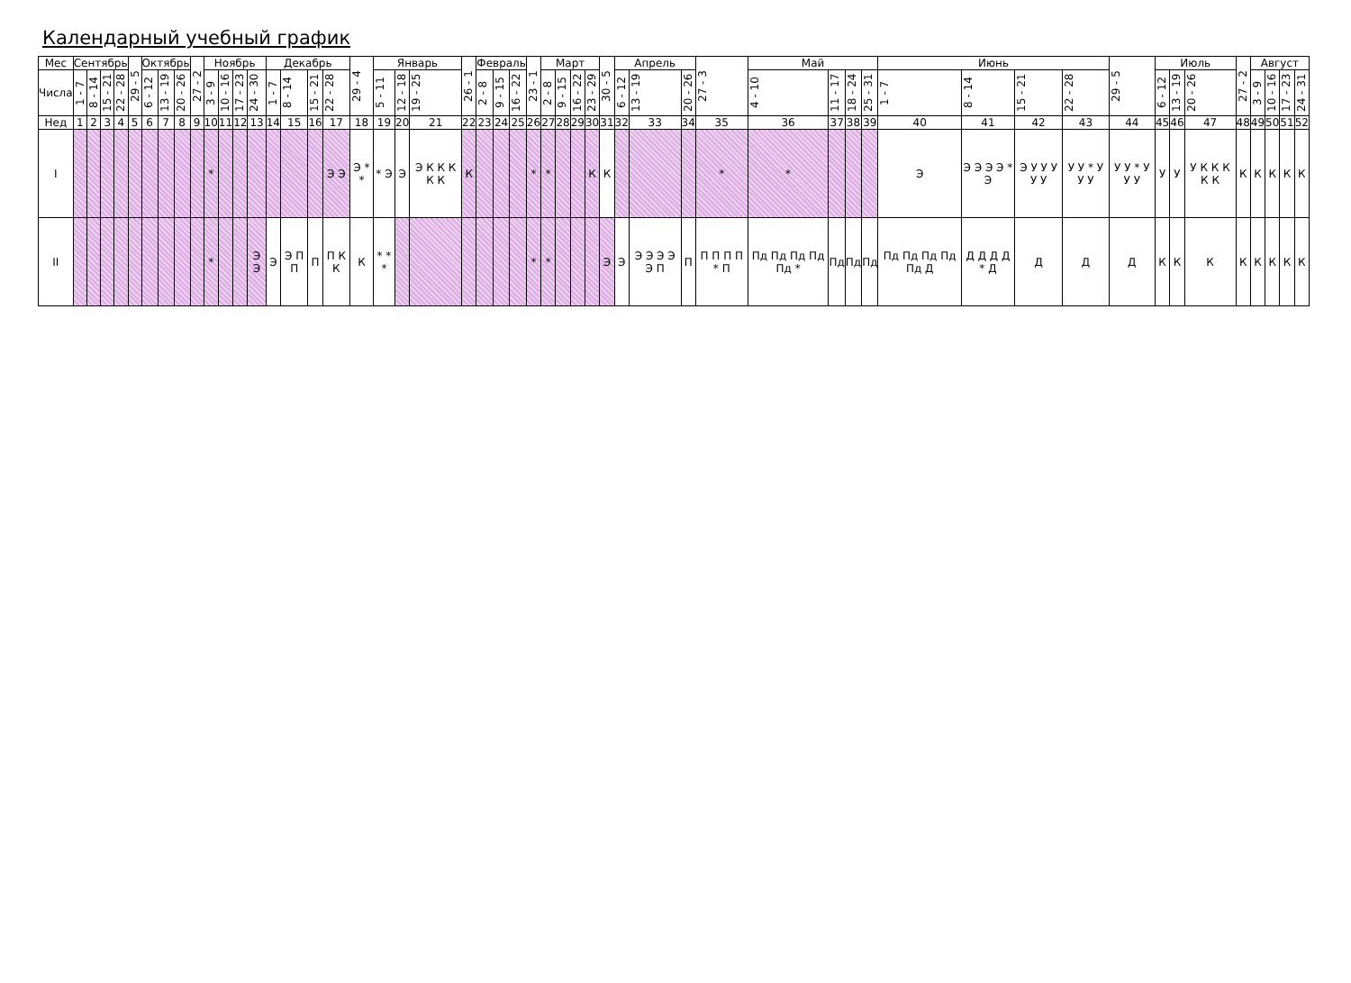Календарный учебный график
| Мес | Сентябрь | | | | 29 - 5 | Октябрь | | | 27 - 2 | Ноябрь | | | | Декабрь | | | | 29 - 4 | Январь | | | 26 - 1 | Февраль | | | 23 - 1 | Март | | | | 30 - 5 | Апрель | | | 27 - 3 | Май | | | | Июнь | | | | 29 - 5 | Июль | | | 27 - 2 | Август | | | |
| --- | --- | --- | --- | --- | --- | --- | --- | --- | --- | --- | --- | --- | --- | --- | --- | --- | --- | --- | --- | --- | --- | --- | --- | --- | --- | --- | --- | --- | --- | --- | --- | --- | --- | --- | --- | --- | --- | --- | --- | --- | --- | --- | --- | --- | --- | --- | --- | --- | --- | --- | --- | --- |
| Числа | 1 - 7 | 8 - 14 | 15 - 21 | 22 - 28 | | 6 - 12 | 13 - 19 | 20 - 26 | | 3 - 9 | 10 - 16 | 17 - 23 | 24 - 30 | 1 - 7 | 8 - 14 | 15 - 21 | 22 - 28 | | 5 - 11 | 12 - 18 | 19 - 25 | | 2 - 8 | 9 - 15 | 16 - 22 | | 2 - 8 | 9 - 15 | 16 - 22 | 23 - 29 | | 6 - 12 | 13 - 19 | 20 - 26 | | 4 - 10 | 11 - 17 | 18 - 24 | 25 - 31 | 1 - 7 | 8 - 14 | 15 - 21 | 22 - 28 | | 6 - 12 | 13 - 19 | 20 - 26 | | 3 - 9 | 10 - 16 | 17 - 23 | 24 - 31 |
| Нед | 1 | 2 | 3 | 4 | 5 | 6 | 7 | 8 | 9 | 10 | 11 | 12 | 13 | 14 | 15 | 16 | 17 | 18 | 19 | 20 | 21 | 22 | 23 | 24 | 25 | 26 | 27 | 28 | 29 | 30 | 31 | 32 | 33 | 34 | 35 | 36 | 37 | 38 | 39 | 40 | 41 | 42 | 43 | 44 | 45 | 46 | 47 | 48 | 49 | 50 | 51 | 52 |
| I | | | | | | | | | | * | | | | | | | Э Э | Э * * | * Э | Э | Э К К К К К | К | | | | * | * | | | К | К | | | | * | * | | | | Э | Э Э Э Э * Э | Э У У У У У | У У * У У У | У У * У У У | У | У | У К К К К К | К | К | К | К | К |
| II | | | | | | | | | | * | | | Э Э | Э | Э П П | П | П К К | К | * * * | | | | | | | * | * | | | | Э | Э | Э Э Э Э Э П | П | П П П П * П | Пд Пд Пд Пд Пд * | Пд | Пд | Пд | Пд Пд Пд Пд Пд Д | Д Д Д Д * Д | Д | Д | Д | К | К | К | К | К | К | К | К |